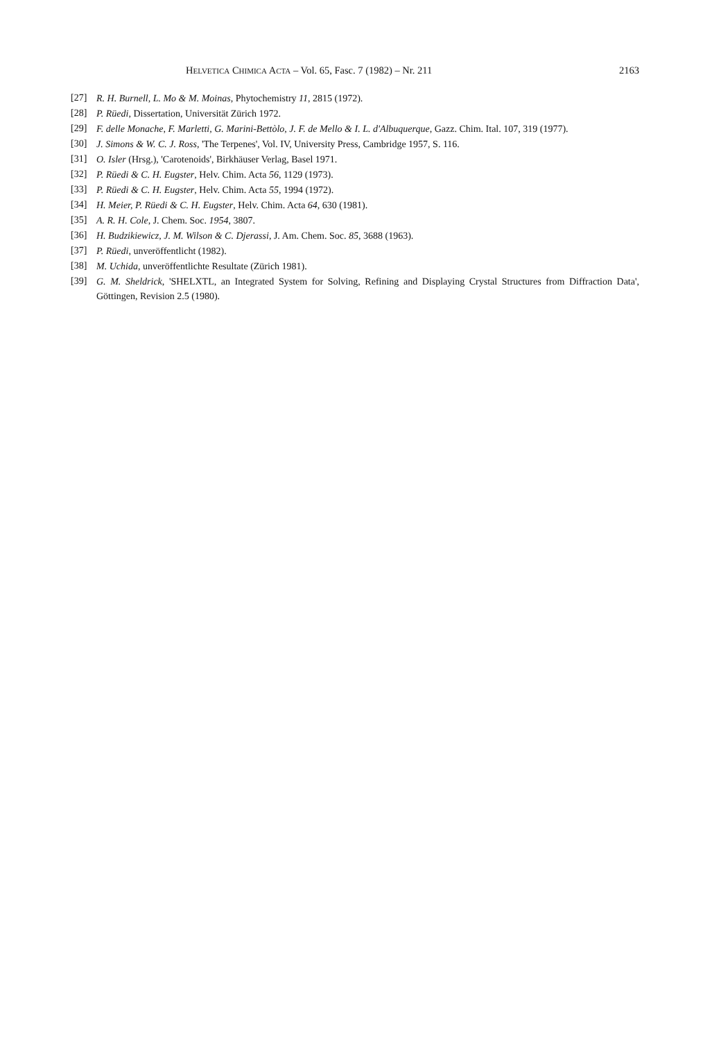HELVETICA CHIMICA ACTA – Vol. 65, Fasc. 7 (1982) – Nr. 211 2163
[27] R. H. Burnell, L. Mo & M. Moinas, Phytochemistry 11, 2815 (1972).
[28] P. Rüedi, Dissertation, Universität Zürich 1972.
[29] F. delle Monache, F. Marletti, G. Marini-Bettòlo, J. F. de Mello & I. L. d'Albuquerque, Gazz. Chim. Ital. 107, 319 (1977).
[30] J. Simons & W. C. J. Ross, 'The Terpenes', Vol. IV, University Press, Cambridge 1957, S. 116.
[31] O. Isler (Hrsg.), 'Carotenoids', Birkhäuser Verlag, Basel 1971.
[32] P. Rüedi & C. H. Eugster, Helv. Chim. Acta 56, 1129 (1973).
[33] P. Rüedi & C. H. Eugster, Helv. Chim. Acta 55, 1994 (1972).
[34] H. Meier, P. Rüedi & C. H. Eugster, Helv. Chim. Acta 64, 630 (1981).
[35] A. R. H. Cole, J. Chem. Soc. 1954, 3807.
[36] H. Budzikiewicz, J. M. Wilson & C. Djerassi, J. Am. Chem. Soc. 85, 3688 (1963).
[37] P. Rüedi, unveröffentlicht (1982).
[38] M. Uchida, unveröffentlichte Resultate (Zürich 1981).
[39] G. M. Sheldrick, 'SHELXTL, an Integrated System for Solving, Refining and Displaying Crystal Structures from Diffraction Data', Göttingen, Revision 2.5 (1980).